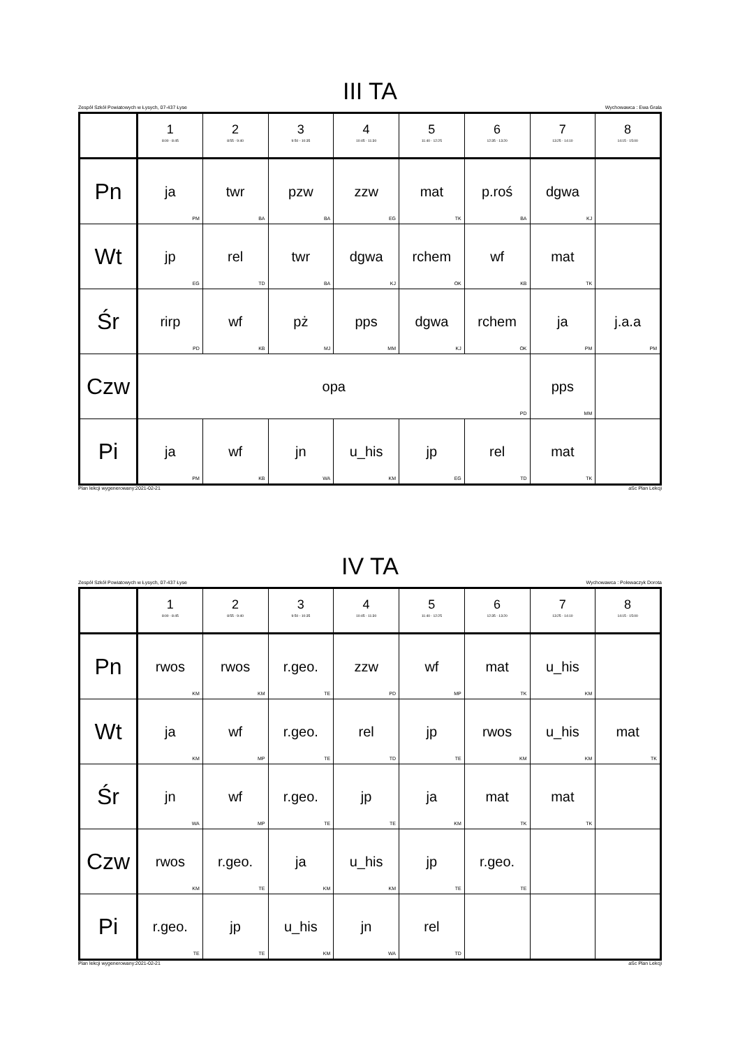III TA
Zespół Szkół Powiatowych w Łysych, 07-437 Łyse Wychowawca : Ewa Grala
| | 1 8:00 - 8:45 | 2 8:55 - 9:40 | 3 9:50 - 10:35 | 4 10:45 - 11:30 | 5 11:40 - 12:25 | 6 12:35 - 13:20 | 7 13:25 - 14:10 | 8 14:15 - 15:00 |
| --- | --- | --- | --- | --- | --- | --- | --- | --- |
| Pn | ja PM | twr BA | pzw BA | zzw EG | mat TK | p.roś BA | dgwa KJ | |
| Wt | jp EG | rel TD | twr BA | dgwa KJ | rchem OK | wf KB | mat TK | |
| Śr | rirp PD | wf KB | pż MJ | pps MM | dgwa KJ | rchem OK | ja PM | j.a.a PM |
| Czw | opa PD | | | | | | pps MM | |
| Pi | ja PM | wf KB | jn WA | u_his KM | jp EG | rel TD | mat TK | |
Plan lekcji wygenerowany:2021-02-21 aSc Plan Lekcji
IV TA
Zespół Szkół Powiatowych w Łysych, 07-437 Łyse Wychowawca : Polewaczyk Dorota
| | 1 8:00 - 8:45 | 2 8:55 - 9:40 | 3 9:50 - 10:35 | 4 10:45 - 11:30 | 5 11:40 - 12:25 | 6 12:35 - 13:20 | 7 13:25 - 14:10 | 8 14:15 - 15:00 |
| --- | --- | --- | --- | --- | --- | --- | --- | --- |
| Pn | rwos KM | rwos KM | r.geo. TE | zzw PD | wf MP | mat TK | u_his KM | |
| Wt | ja KM | wf MP | r.geo. TE | rel TD | jp TE | rwos KM | u_his KM | mat TK |
| Śr | jn WA | wf MP | r.geo. TE | jp TE | ja KM | mat TK | mat TK | |
| Czw | rwos KM | r.geo. TE | ja KM | u_his KM | jp TE | r.geo. TE | | |
| Pi | r.geo. TE | jp TE | u_his KM | jn WA | rel TD | | | |
Plan lekcji wygenerowany:2021-02-21 aSc Plan Lekcji